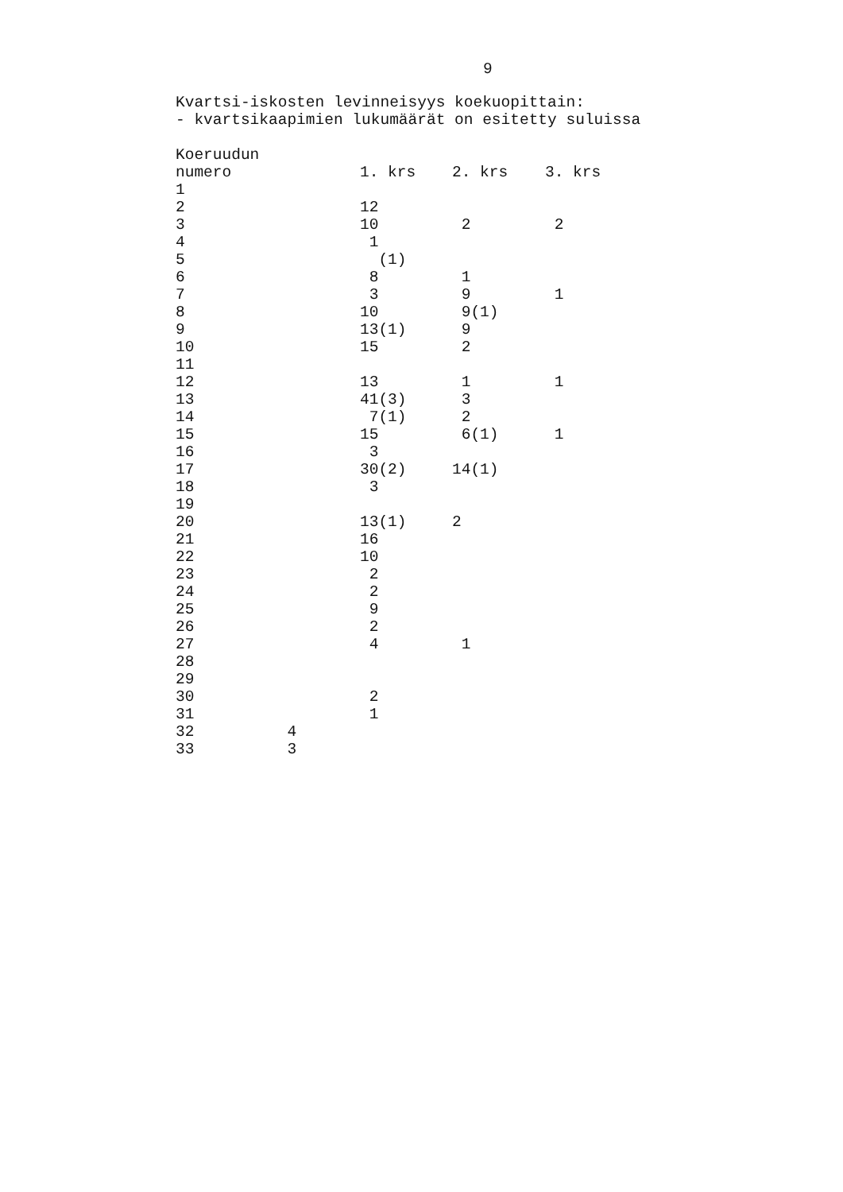9
Kvartsi-iskosten levinneisyys koekuopittain:
- kvartsikaapimien lukumäärät on esitetty suluissa
| Koeruudun | | | |
| --- | --- | --- | --- |
| numero | 1. krs | 2. krs | 3. krs |
| 1 | | | |
| 2 | 12 | | |
| 3 | 10 | 2 | 2 |
| 4 | 1 | | |
| 5 | (1) | | |
| 6 | 8 | 1 | |
| 7 | 3 | 9 | 1 |
| 8 | 10 | 9(1) | |
| 9 | 13(1) | 9 | |
| 10 | 15 | 2 | |
| 11 | | | |
| 12 | 13 | 1 | 1 |
| 13 | 41(3) | 3 | |
| 14 | 7(1) | 2 | |
| 15 | 15 | 6(1) | 1 |
| 16 | 3 | | |
| 17 | 30(2) | 14(1) | |
| 18 | 3 | | |
| 19 | | | |
| 20 | 13(1) | 2 | |
| 21 | 16 | | |
| 22 | 10 | | |
| 23 | 2 | | |
| 24 | 2 | | |
| 25 | 9 | | |
| 26 | 2 | | |
| 27 | 4 | 1 | |
| 28 | | | |
| 29 | | | |
| 30 | 2 | | |
| 31 | 1 | | |
| 32 4 | | | |
| 33 3 | | | |